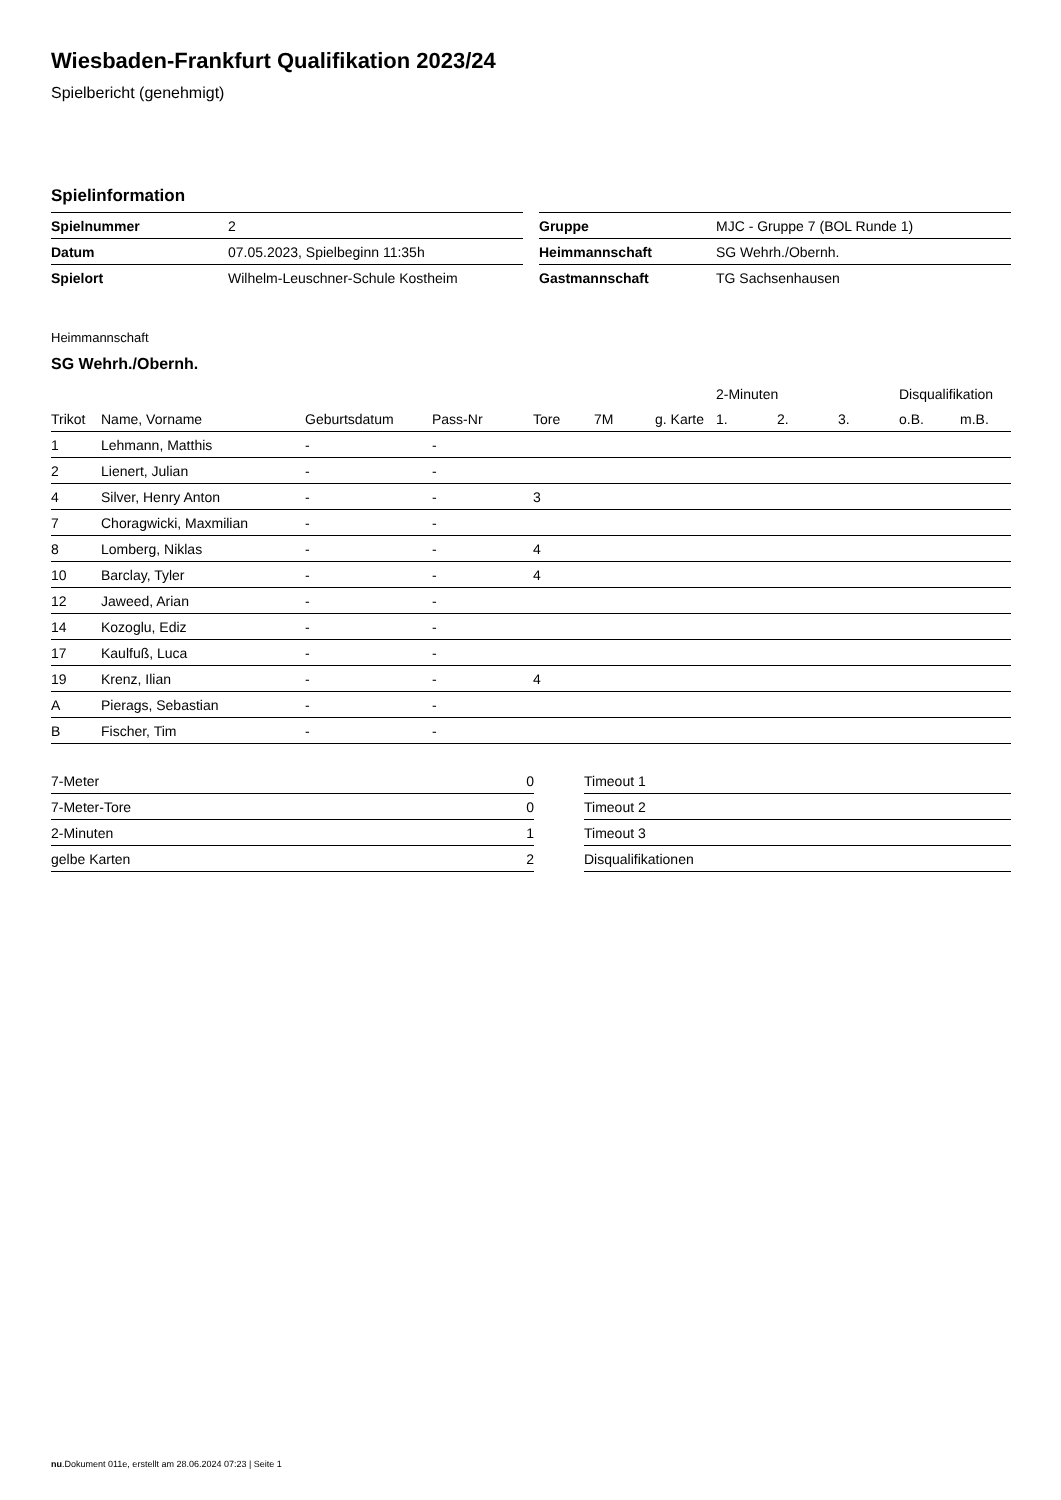Wiesbaden-Frankfurt Qualifikation 2023/24
Spielbericht (genehmigt)
Spielinformation
| Spielnummer | 2 |
| Datum | 07.05.2023, Spielbeginn 11:35h |
| Spielort | Wilhelm-Leuschner-Schule Kostheim |
| Gruppe | MJC - Gruppe 7 (BOL Runde 1) |
| Heimmannschaft | SG Wehrh./Obernh. |
| Gastmannschaft | TG Sachsenhausen |
Heimmannschaft
SG Wehrh./Obernh.
| | | | | | | | 2-Minuten | | | Disqualifikation | |
| --- | --- | --- | --- | --- | --- | --- | --- | --- | --- | --- | --- |
| Trikot | Name, Vorname | Geburtsdatum | Pass-Nr | Tore | 7M | g. Karte | 1. | 2. | 3. | o.B. | m.B. |
| 1 | Lehmann, Matthis | - | - | | | | | | | | |
| 2 | Lienert, Julian | - | - | | | | | | | | |
| 4 | Silver, Henry Anton | - | - | 3 | | | | | | | |
| 7 | Choragwicki, Maxmilian | - | - | | | | | | | | |
| 8 | Lomberg, Niklas | - | - | 4 | | | | | | | |
| 10 | Barclay, Tyler | - | - | 4 | | | | | | | |
| 12 | Jaweed, Arian | - | - | | | | | | | | |
| 14 | Kozoglu, Ediz | - | - | | | | | | | | |
| 17 | Kaulfuß, Luca | - | - | | | | | | | | |
| 19 | Krenz, Ilian | - | - | 4 | | | | | | | |
| A | Pierags, Sebastian | - | - | | | | | | | | |
| B | Fischer, Tim | - | - | | | | | | | | |
| 7-Meter | 0 |
| 7-Meter-Tore | 0 |
| 2-Minuten | 1 |
| gelbe Karten | 2 |
| Timeout 1 |
| Timeout 2 |
| Timeout 3 |
| Disqualifikationen |
nu.Dokument 011e, erstellt am 28.06.2024 07:23 | Seite 1